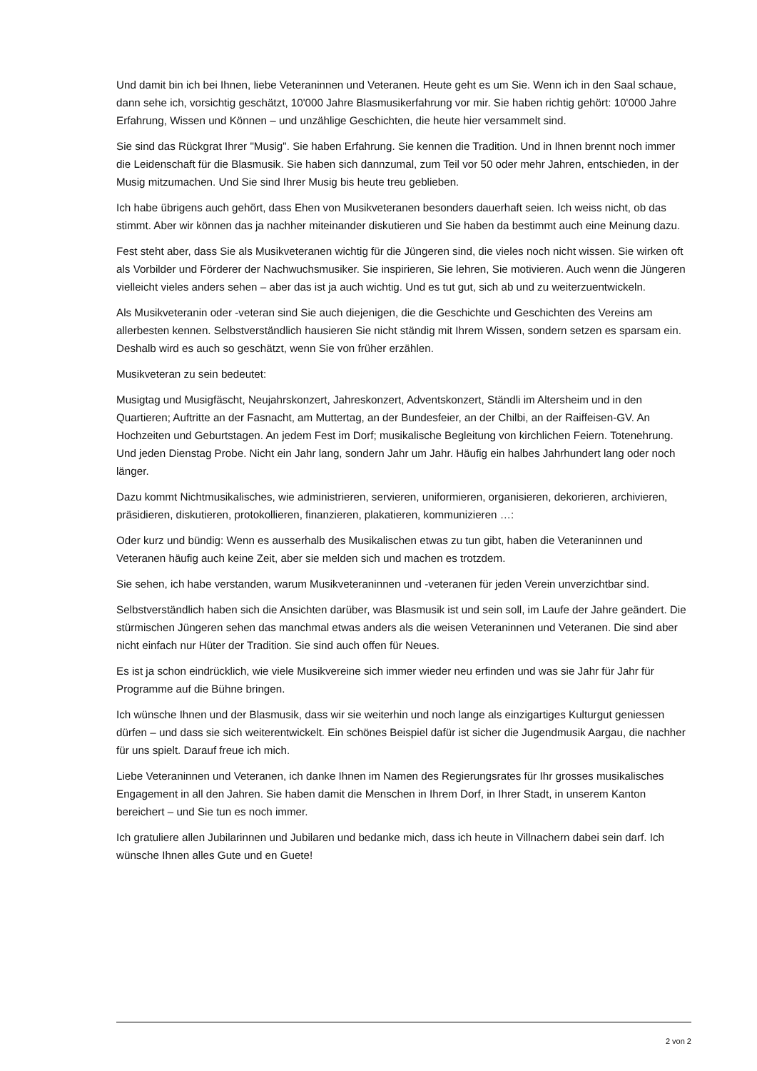Und damit bin ich bei Ihnen, liebe Veteraninnen und Veteranen. Heute geht es um Sie. Wenn ich in den Saal schaue, dann sehe ich, vorsichtig geschätzt, 10'000 Jahre Blasmusikerfahrung vor mir. Sie haben richtig gehört: 10'000 Jahre Erfahrung, Wissen und Können – und unzählige Geschichten, die heute hier versammelt sind.
Sie sind das Rückgrat Ihrer "Musig". Sie haben Erfahrung. Sie kennen die Tradition. Und in Ihnen brennt noch immer die Leidenschaft für die Blasmusik. Sie haben sich dannzumal, zum Teil vor 50 oder mehr Jahren, entschieden, in der Musig mitzumachen. Und Sie sind Ihrer Musig bis heute treu geblieben.
Ich habe übrigens auch gehört, dass Ehen von Musikveteranen besonders dauerhaft seien. Ich weiss nicht, ob das stimmt. Aber wir können das ja nachher miteinander diskutieren und Sie haben da bestimmt auch eine Meinung dazu.
Fest steht aber, dass Sie als Musikveteranen wichtig für die Jüngeren sind, die vieles noch nicht wissen. Sie wirken oft als Vorbilder und Förderer der Nachwuchsmusiker. Sie inspirieren, Sie lehren, Sie motivieren. Auch wenn die Jüngeren vielleicht vieles anders sehen – aber das ist ja auch wichtig. Und es tut gut, sich ab und zu weiterzuentwickeln.
Als Musikveteranin oder -veteran sind Sie auch diejenigen, die die Geschichte und Geschichten des Vereins am allerbesten kennen. Selbstverständlich hausieren Sie nicht ständig mit Ihrem Wissen, sondern setzen es sparsam ein. Deshalb wird es auch so geschätzt, wenn Sie von früher erzählen.
Musikveteran zu sein bedeutet:
Musigtag und Musigfäscht, Neujahrskonzert, Jahreskonzert, Adventskonzert, Ständli im Altersheim und in den Quartieren; Auftritte an der Fasnacht, am Muttertag, an der Bundesfeier, an der Chilbi, an der Raiffeisen-GV. An Hochzeiten und Geburtstagen. An jedem Fest im Dorf; musikalische Begleitung von kirchlichen Feiern. Totenehrung. Und jeden Dienstag Probe. Nicht ein Jahr lang, sondern Jahr um Jahr. Häufig ein halbes Jahrhundert lang oder noch länger.
Dazu kommt Nichtmusikalisches, wie administrieren, servieren, uniformieren, organisieren, dekorieren, archivieren, präsidieren, diskutieren, protokollieren, finanzieren, plakatieren, kommunizieren …:
Oder kurz und bündig: Wenn es ausserhalb des Musikalischen etwas zu tun gibt, haben die Veteraninnen und Veteranen häufig auch keine Zeit, aber sie melden sich und machen es trotzdem.
Sie sehen, ich habe verstanden, warum Musikveteraninnen und -veteranen für jeden Verein unverzichtbar sind.
Selbstverständlich haben sich die Ansichten darüber, was Blasmusik ist und sein soll, im Laufe der Jahre geändert. Die stürmischen Jüngeren sehen das manchmal etwas anders als die weisen Veteraninnen und Veteranen. Die sind aber nicht einfach nur Hüter der Tradition. Sie sind auch offen für Neues.
Es ist ja schon eindrücklich, wie viele Musikvereine sich immer wieder neu erfinden und was sie Jahr für Jahr für Programme auf die Bühne bringen.
Ich wünsche Ihnen und der Blasmusik, dass wir sie weiterhin und noch lange als einzigartiges Kulturgut geniessen dürfen – und dass sie sich weiterentwickelt. Ein schönes Beispiel dafür ist sicher die Jugendmusik Aargau, die nachher für uns spielt. Darauf freue ich mich.
Liebe Veteraninnen und Veteranen, ich danke Ihnen im Namen des Regierungsrates für Ihr grosses musikalisches Engagement in all den Jahren. Sie haben damit die Menschen in Ihrem Dorf, in Ihrer Stadt, in unserem Kanton bereichert – und Sie tun es noch immer.
Ich gratuliere allen Jubilarinnen und Jubilaren und bedanke mich, dass ich heute in Villnachern dabei sein darf. Ich wünsche Ihnen alles Gute und en Guete!
2 von 2